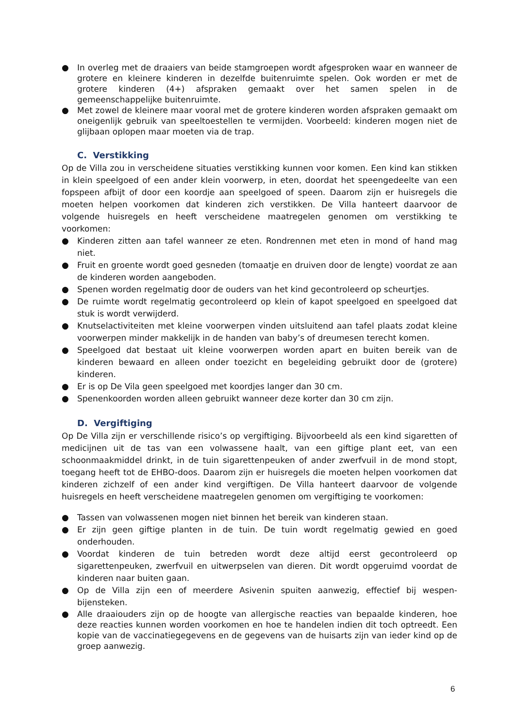● In overleg met de draaiers van beide stamgroepen wordt afgesproken waar en wanneer de grotere en kleinere kinderen in dezelfde buitenruimte spelen. Ook worden er met de grotere kinderen (4+) afspraken gemaakt over het samen spelen in de gemeenschappelijke buitenruimte.
● Met zowel de kleinere maar vooral met de grotere kinderen worden afspraken gemaakt om oneigenlijk gebruik van speeltoestellen te vermijden. Voorbeeld: kinderen mogen niet de glijbaan oplopen maar moeten via de trap.
C. Verstikking
Op de Villa zou in verscheidene situaties verstikking kunnen voor komen. Een kind kan stikken in klein speelgoed of een ander klein voorwerp, in eten, doordat het speengedeelte van een fopspeen afbijt of door een koordje aan speelgoed of speen. Daarom zijn er huisregels die moeten helpen voorkomen dat kinderen zich verstikken. De Villa hanteert daarvoor de volgende huisregels en heeft verscheidene maatregelen genomen om verstikking te voorkomen:
● Kinderen zitten aan tafel wanneer ze eten. Rondrennen met eten in mond of hand mag niet.
● Fruit en groente wordt goed gesneden (tomaatje en druiven door de lengte) voordat ze aan de kinderen worden aangeboden.
● Spenen worden regelmatig door de ouders van het kind gecontroleerd op scheurtjes.
● De ruimte wordt regelmatig gecontroleerd op klein of kapot speelgoed en speelgoed dat stuk is wordt verwijderd.
● Knutselactiviteiten met kleine voorwerpen vinden uitsluitend aan tafel plaats zodat kleine voorwerpen minder makkelijk in de handen van baby’s of dreumesen terecht komen.
● Speelgoed dat bestaat uit kleine voorwerpen worden apart en buiten bereik van de kinderen bewaard en alleen onder toezicht en begeleiding gebruikt door de (grotere) kinderen.
● Er is op De Vila geen speelgoed met koordjes langer dan 30 cm.
● Spenenkoorden worden alleen gebruikt wanneer deze korter dan 30 cm zijn.
D. Vergiftiging
Op De Villa zijn er verschillende risico’s op vergiftiging. Bijvoorbeeld als een kind sigaretten of medicijnen uit de tas van een volwassene haalt, van een giftige plant eet, van een schoonmaakmiddel drinkt, in de tuin sigarettenpeuken of ander zwerfvuil in de mond stopt, toegang heeft tot de EHBO-doos. Daarom zijn er huisregels die moeten helpen voorkomen dat kinderen zichzelf of een ander kind vergiftigen. De Villa hanteert daarvoor de volgende huisregels en heeft verscheidene maatregelen genomen om vergiftiging te voorkomen:
● Tassen van volwassenen mogen niet binnen het bereik van kinderen staan.
● Er zijn geen giftige planten in de tuin. De tuin wordt regelmatig gewied en goed onderhouden.
● Voordat kinderen de tuin betreden wordt deze altijd eerst gecontroleerd op sigarettenpeuken, zwerfvuil en uitwerpselen van dieren. Dit wordt opgeruimd voordat de kinderen naar buiten gaan.
● Op de Villa zijn een of meerdere Asivenin spuiten aanwezig, effectief bij wespen- bijensteken.
● Alle draaiouders zijn op de hoogte van allergische reacties van bepaalde kinderen, hoe deze reacties kunnen worden voorkomen en hoe te handelen indien dit toch optreedt. Een kopie van de vaccinatiegegevens en de gegevens van de huisarts zijn van ieder kind op de groep aanwezig.
6